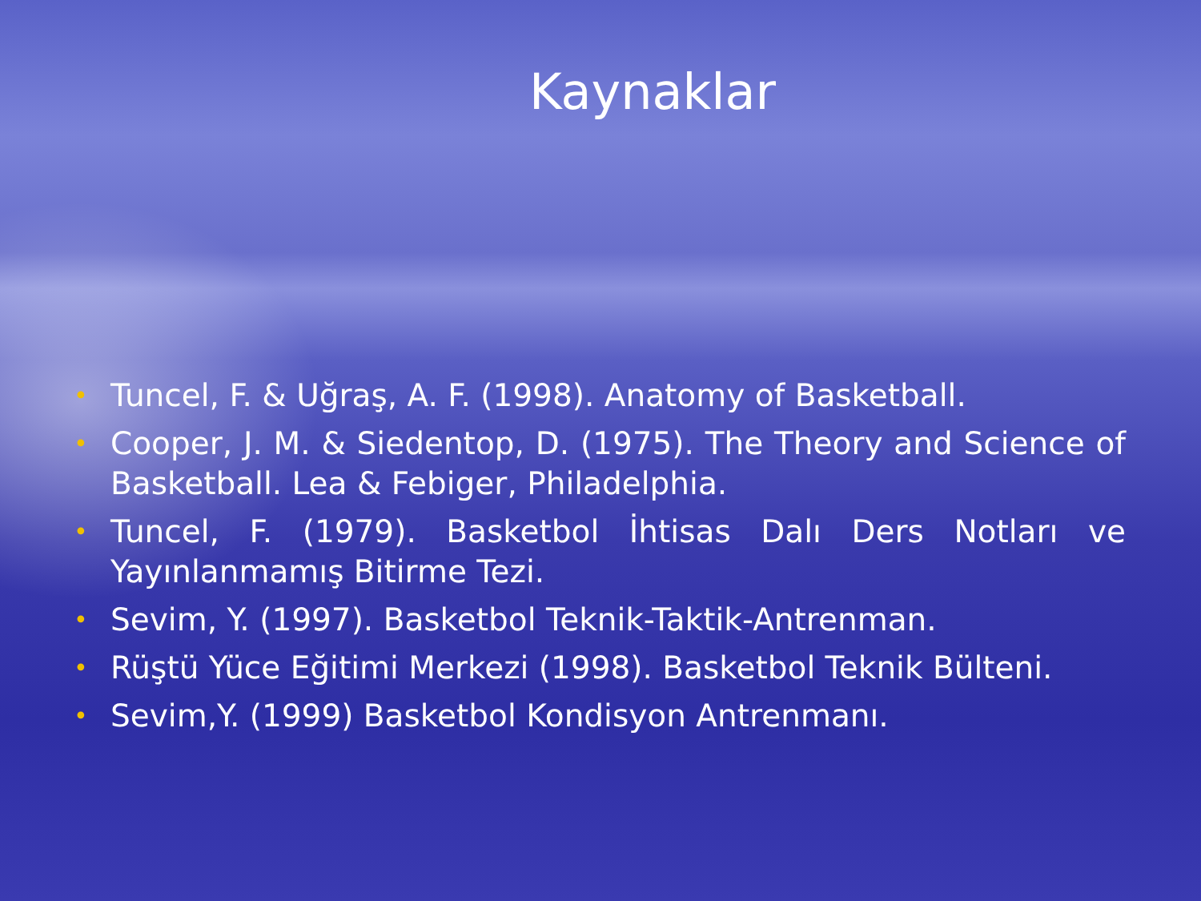Kaynaklar
• Tuncel, F. & Uğraş, A. F. (1998). Anatomy of Basketball.
• Cooper, J. M. & Siedentop, D. (1975). The Theory and Science of Basketball. Lea & Febiger, Philadelphia.
• Tuncel, F. (1979). Basketbol İhtisas Dalı Ders Notları ve Yayınlanmamış Bitirme Tezi.
• Sevim, Y. (1997). Basketbol Teknik-Taktik-Antrenman.
• Rüştü Yüce Eğitimi Merkezi (1998). Basketbol Teknik Bülteni.
• Sevim,Y. (1999) Basketbol Kondisyon Antrenmanı.